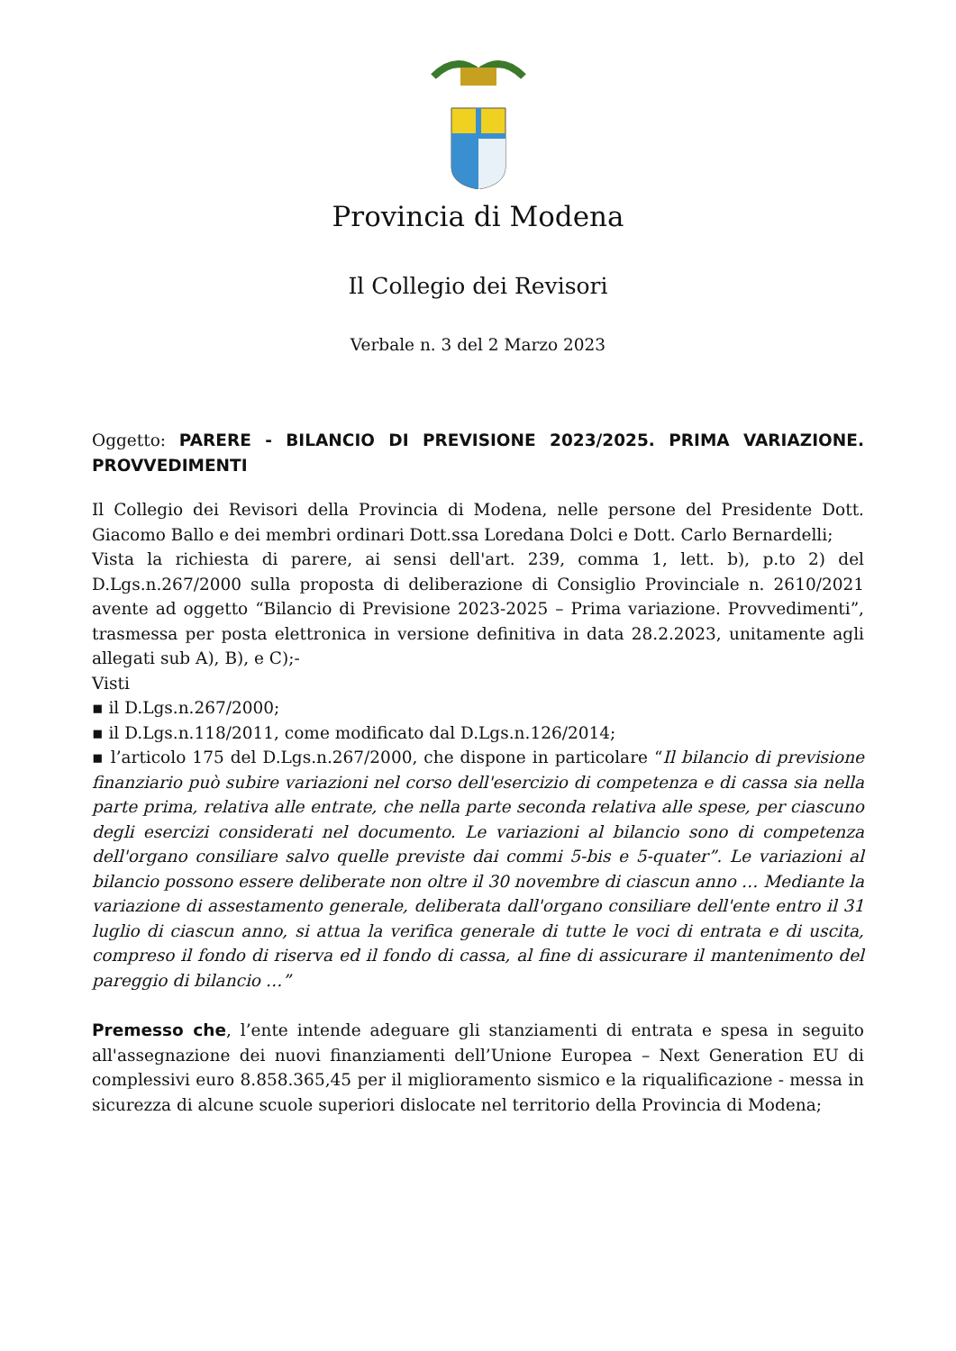Provincia di Modena
Il Collegio dei Revisori
Verbale n. 3 del 2 Marzo 2023
Oggetto: PARERE - BILANCIO DI PREVISIONE 2023/2025. PRIMA VARIAZIONE. PROVVEDIMENTI
Il Collegio dei Revisori della Provincia di Modena, nelle persone del Presidente Dott. Giacomo Ballo e dei membri ordinari Dott.ssa Loredana Dolci e Dott. Carlo Bernardelli;
Vista la richiesta di parere, ai sensi dell'art. 239, comma 1, lett. b), p.to 2) del D.Lgs.n.267/2000 sulla proposta di deliberazione di Consiglio Provinciale n. 2610/2021 avente ad oggetto “Bilancio di Previsione 2023-2025 – Prima variazione. Provvedimenti”, trasmessa per posta elettronica in versione definitiva in data 28.2.2023, unitamente agli allegati sub A), B), e C);-
Visti
▪ il D.Lgs.n.267/2000;
▪ il D.Lgs.n.118/2011, come modificato dal D.Lgs.n.126/2014;
▪ l’articolo 175 del D.Lgs.n.267/2000, che dispone in particolare “Il bilancio di previsione finanziario può subire variazioni nel corso dell'esercizio di competenza e di cassa sia nella parte prima, relativa alle entrate, che nella parte seconda relativa alle spese, per ciascuno degli esercizi considerati nel documento. Le variazioni al bilancio sono di competenza dell'organo consiliare salvo quelle previste dai commi 5-bis e 5-quater”. Le variazioni al bilancio possono essere deliberate non oltre il 30 novembre di ciascun anno … Mediante la variazione di assestamento generale, deliberata dall'organo consiliare dell'ente entro il 31 luglio di ciascun anno, si attua la verifica generale di tutte le voci di entrata e di uscita, compreso il fondo di riserva ed il fondo di cassa, al fine di assicurare il mantenimento del pareggio di bilancio …”
Premesso che, l’ente intende adeguare gli stanziamenti di entrata e spesa in seguito all'assegnazione dei nuovi finanziamenti dell’Unione Europea – Next Generation EU di complessivi euro 8.858.365,45 per il miglioramento sismico e la riqualificazione - messa in sicurezza di alcune scuole superiori dislocate nel territorio della Provincia di Modena;